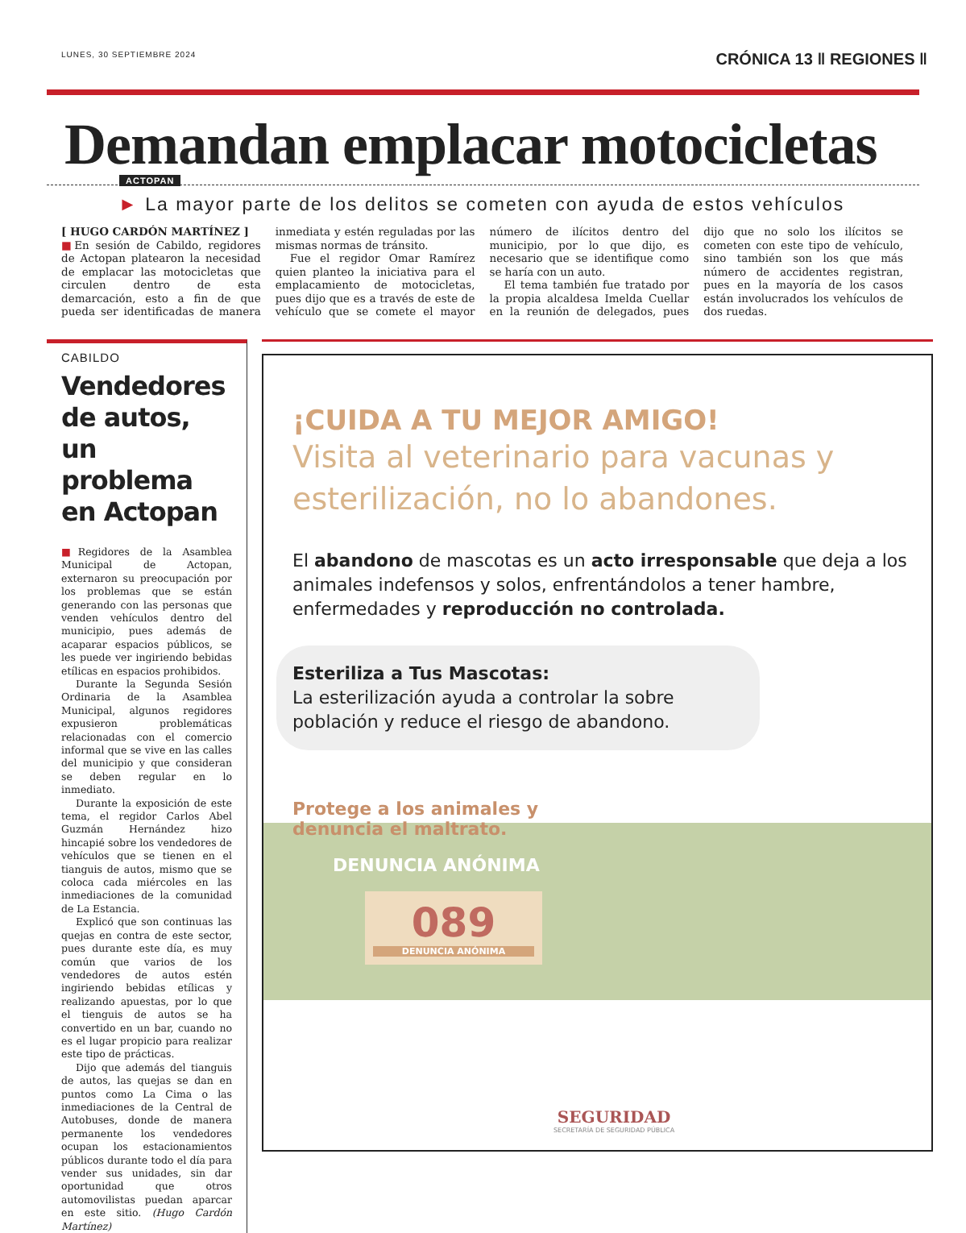LUNES, 30 SEPTIEMBRE 2024
CRÓNICA 13 ‖ REGIONES ‖
Demandan emplacar motocicletas
ACTOPAN
► La mayor parte de los delitos se cometen con ayuda de estos vehículos
[ HUGO CARDÓN MARTÍNEZ ]
■En sesión de Cabildo, regidores de Actopan platearon la necesidad de emplacar las motocicletas que circulen dentro de esta demarcación, esto a fin de que pueda ser identificadas de manera inmediata y estén reguladas por las mismas normas de tránsito.
Fue el regidor Omar Ramírez quien planteo la iniciativa para el emplacamiento de motocicletas, pues dijo que es a través de este de vehículo que se comete el mayor número de ilícitos dentro del municipio, por lo que dijo, es necesario que se identifique como se haría con un auto.
El tema también fue tratado por la propia alcaldesa Imelda Cuellar en la reunión de delegados, pues dijo que no solo los ilícitos se cometen con este tipo de vehículo, sino también son los que más número de accidentes registran, pues en la mayoría de los casos están involucrados los vehículos de dos ruedas.
CABILDO
Vendedores de autos, un problema en Actopan
■Regidores de la Asamblea Municipal de Actopan, externaron su preocupación por los problemas que se están generando con las personas que venden vehículos dentro del municipio, pues además de acaparar espacios públicos, se les puede ver ingiriendo bebidas etílicas en espacios prohibidos.
Durante la Segunda Sesión Ordinaria de la Asamblea Municipal, algunos regidores expusieron problemáticas relacionadas con el comercio informal que se vive en las calles del municipio y que consideran se deben regular en lo inmediato.
Durante la exposición de este tema, el regidor Carlos Abel Guzmán Hernández hizo hincapié sobre los vendedores de vehículos que se tienen en el tianguis de autos, mismo que se coloca cada miércoles en las inmediaciones de la comunidad de La Estancia.
Explicó que son continuas las quejas en contra de este sector, pues durante este día, es muy común que varios de los vendedores de autos estén ingiriendo bebidas etílicas y realizando apuestas, por lo que el tienguis de autos se ha convertido en un bar, cuando no es el lugar propicio para realizar este tipo de prácticas.
Dijo que además del tianguis de autos, las quejas se dan en puntos como La Cima o las inmediaciones de la Central de Autobuses, donde de manera permanente los vendedores ocupan los estacionamientos públicos durante todo el día para vender sus unidades, sin dar oportunidad que otros automovilistas puedan aparcar en este sitio. (Hugo Cardón Martínez)
¡CUIDA A TU MEJOR AMIGO!
Visita al veterinario para vacunas y esterilización, no lo abandones.
El abandono de mascotas es un acto irresponsable que deja a los animales indefensos y solos, enfrentándolos a tener hambre, enfermedades y reproducción no controlada.
Esteriliza a Tus Mascotas:
La esterilización ayuda a controlar la sobre población y reduce el riesgo de abandono.
Protege a los animales y
denuncia el maltrato.
DENUNCIA ANÓNIMA
089
DENUNCIA ANÓNIMA
SEGURIDAD
SECRETARÍA DE SEGURIDAD PÚBLICA